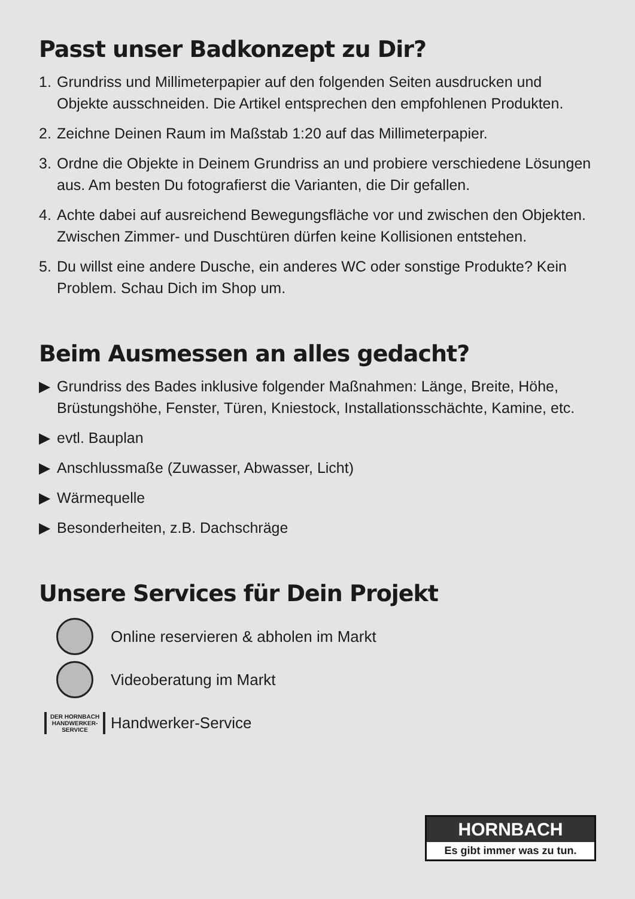Passt unser Badkonzept zu Dir?
1. Grundriss und Millimeterpapier auf den folgenden Seiten ausdrucken und Objekte ausschneiden. Die Artikel entsprechen den empfohlenen Produkten.
2. Zeichne Deinen Raum im Maßstab 1:20 auf das Millimeterpapier.
3. Ordne die Objekte in Deinem Grundriss an und probiere verschiedene Lösungen aus. Am besten Du fotografierst die Varianten, die Dir gefallen.
4. Achte dabei auf ausreichend Bewegungsfläche vor und zwischen den Objekten. Zwischen Zimmer- und Duschtüren dürfen keine Kollisionen entstehen.
5. Du willst eine andere Dusche, ein anderes WC oder sonstige Produkte? Kein Problem. Schau Dich im Shop um.
Beim Ausmessen an alles gedacht?
▶ Grundriss des Bades inklusive folgender Maßnahmen: Länge, Breite, Höhe, Brüstungshöhe, Fenster, Türen, Kniestock, Installationsschächte, Kamine, etc.
▶ evtl. Bauplan
▶ Anschlussmaße (Zuwasser, Abwasser, Licht)
▶ Wärmequelle
▶ Besonderheiten, z.B. Dachschräge
Unsere Services für Dein Projekt
Online reservieren & abholen im Markt
Videoberatung im Markt
DER HORNBACH
HANDWERKER-
SERVICE
Handwerker-Service
HORNBACH
Es gibt immer was zu tun.